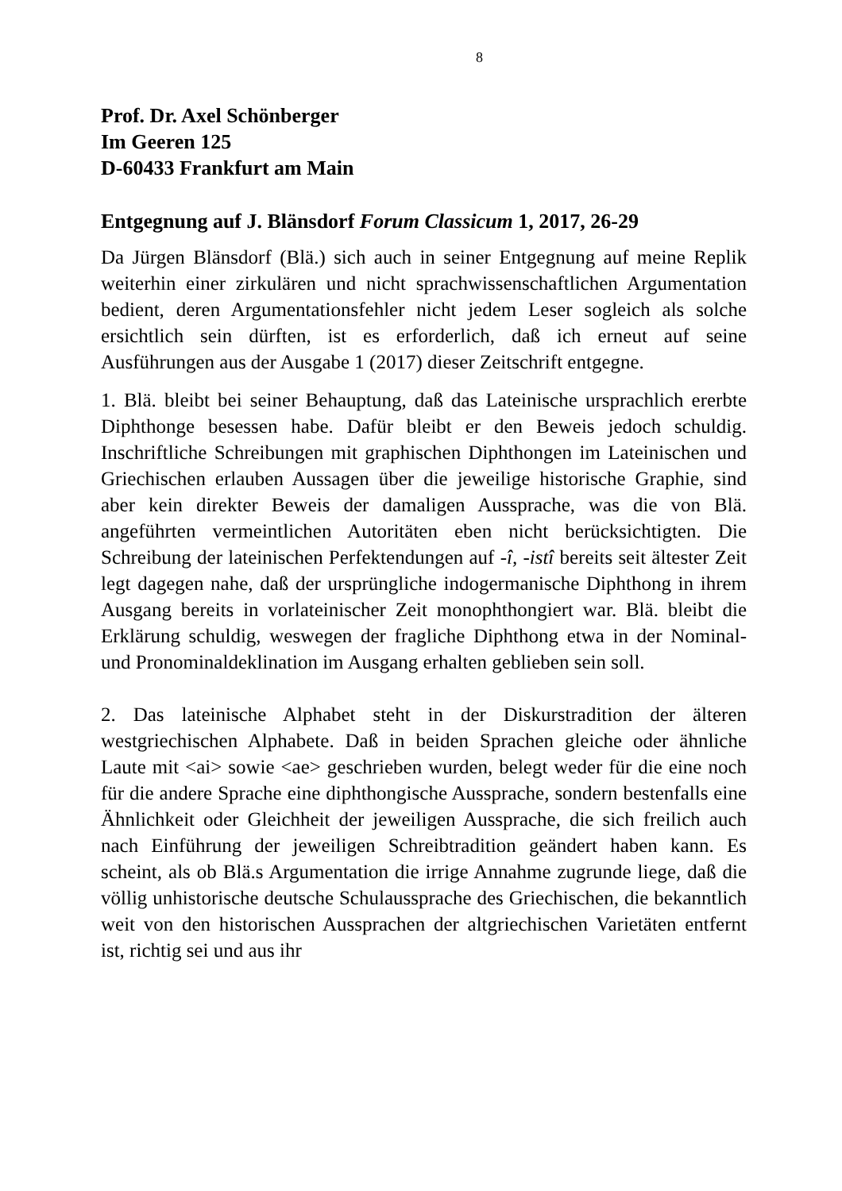8
Prof. Dr. Axel Schönberger
Im Geeren 125
D-60433 Frankfurt am Main
Entgegnung auf J. Blänsdorf Forum Classicum 1, 2017, 26-29
Da Jürgen Blänsdorf (Blä.) sich auch in seiner Entgegnung auf meine Replik weiterhin einer zirkulären und nicht sprachwissenschaftlichen Argumentation bedient, deren Argumentationsfehler nicht jedem Leser sogleich als solche ersichtlich sein dürften, ist es erforderlich, daß ich erneut auf seine Ausführungen aus der Ausgabe 1 (2017) dieser Zeitschrift entgegne.
1. Blä. bleibt bei seiner Behauptung, daß das Lateinische ursprachlich ererbte Diphthonge besessen habe. Dafür bleibt er den Beweis jedoch schuldig. Inschriftliche Schreibungen mit graphischen Diphthongen im Lateinischen und Griechischen erlauben Aussagen über die jeweilige historische Graphie, sind aber kein direkter Beweis der damaligen Aussprache, was die von Blä. angeführten vermeintlichen Autoritäten eben nicht berücksichtigten. Die Schreibung der lateinischen Perfektendungen auf -î, -istî bereits seit ältester Zeit legt dagegen nahe, daß der ursprüngliche indogermanische Diphthong in ihrem Ausgang bereits in vorlateinischer Zeit monophthongiert war. Blä. bleibt die Erklärung schuldig, weswegen der fragliche Diphthong etwa in der Nominal- und Pronominaldeklination im Ausgang erhalten geblieben sein soll.
2. Das lateinische Alphabet steht in der Diskurstradition der älteren westgriechischen Alphabete. Daß in beiden Sprachen gleiche oder ähnliche Laute mit <ai> sowie <ae> geschrieben wurden, belegt weder für die eine noch für die andere Sprache eine diphthongische Aussprache, sondern bestenfalls eine Ähnlichkeit oder Gleichheit der jeweiligen Aussprache, die sich freilich auch nach Einführung der jeweiligen Schreibtradition geändert haben kann. Es scheint, als ob Blä.s Argumentation die irrige Annahme zugrunde liege, daß die völlig unhistorische deutsche Schulaussprache des Griechischen, die bekanntlich weit von den historischen Aussprachen der altgriechischen Varietäten entfernt ist, richtig sei und aus ihr